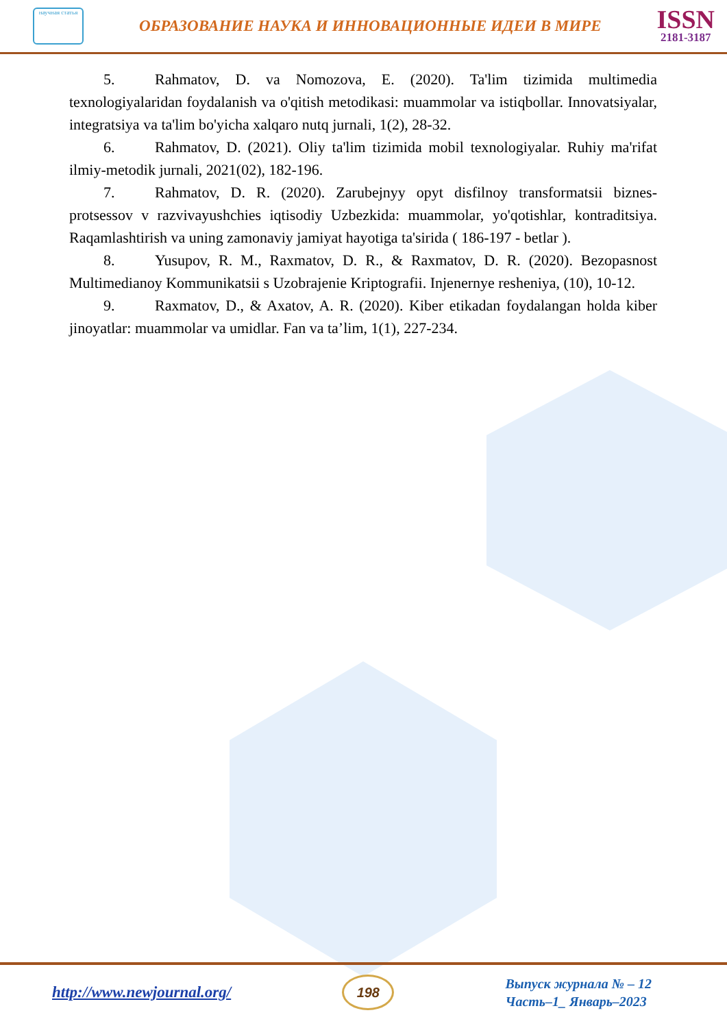научная статья
ОБРАЗОВАНИЕ НАУКА И ИННОВАЦИОННЫЕ ИДЕИ В МИРЕ
ISSN
2181-3187
5. Rahmatov, D. va Nomozova, E. (2020). Ta'lim tizimida multimedia texnologiyalaridan foydalanish va o'qitish metodikasi: muammolar va istiqbollar. Innovatsiyalar, integratsiya va ta'lim bo'yicha xalqaro nutq jurnali, 1(2), 28-32.
6. Rahmatov, D. (2021). Oliy ta'lim tizimida mobil texnologiyalar. Ruhiy ma'rifat ilmiy-metodik jurnali, 2021(02), 182-196.
7. Rahmatov, D. R. (2020). Zarubejnyy opyt disfilnoy transformatsii biznes-protsessov v razvivayushchies iqtisodiy Uzbezkida: muammolar, yo'qotishlar, kontraditsiya. Raqamlashtirish va uning zamonaviy jamiyat hayotiga ta'sirida ( 186-197 - betlar ).
8. Yusupov, R. M., Raxmatov, D. R., & Raxmatov, D. R. (2020). Bezopasnost Multimedianoy Kommunikatsii s Uzobrajenie Kriptografii. Injenernye resheniya, (10), 10-12.
9. Raxmatov, D., & Axatov, A. R. (2020). Kiber etikadan foydalangan holda kiber jinoyatlar: muammolar va umidlar. Fan va ta’lim, 1(1), 227-234.
http://www.newjournal.org/
198
Выпуск журнала № – 12
Часть–1_ Январь–2023